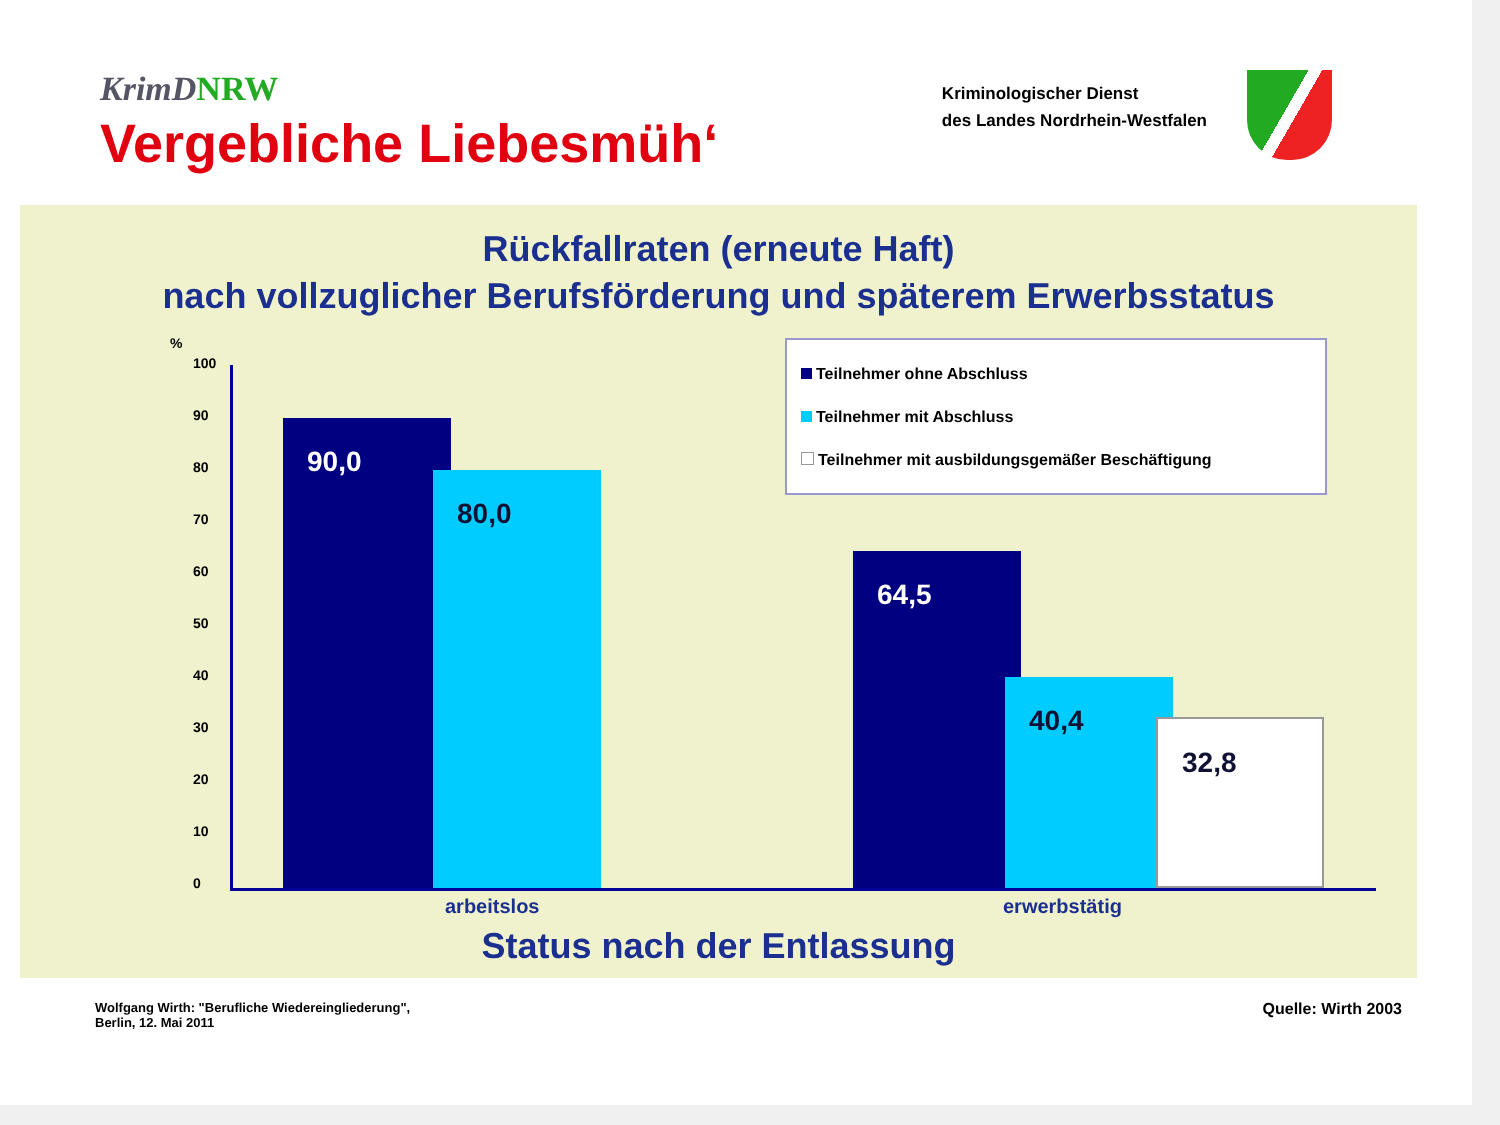KrimDNRW
Vergebliche Liebesmüh‘
Kriminologischer Dienst
des Landes Nordrhein-Westfalen
Rückfallraten (erneute Haft)
nach vollzuglicher Berufsförderung und späterem Erwerbsstatus
%
100
90
80
70
60
50
40
30
20
10
0 90,0 80,0 64,5 40,4 32,8
Teilnehmer ohne Abschluss
Teilnehmer mit Abschluss
Teilnehmer mit ausbildungsgemäßer Beschäftigung
arbeitslos erwerbstätig
Status nach der Entlassung
Wolfgang Wirth: "Berufliche Wiedereingliederung",
Berlin, 12. Mai 2011
Quelle: Wirth 2003